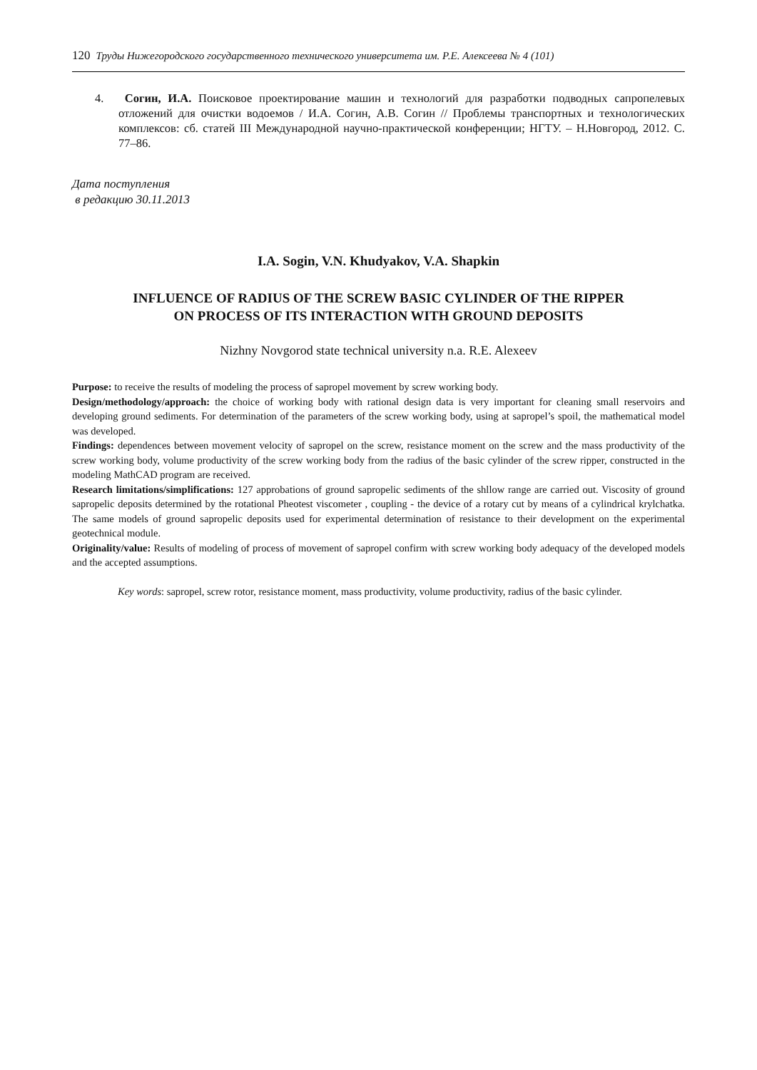120 Труды Нижегородского государственного технического университета им. Р.Е. Алексеева № 4 (101)
4. Согин, И.А. Поисковое проектирование машин и технологий для разработки подводных сапропелевых отложений для очистки водоемов / И.А. Согин, А.В. Согин // Проблемы транспортных и технологических комплексов: сб. статей III Международной научно-практической конференции; НГТУ. – Н.Новгород, 2012. С. 77–86.
Дата поступления
в редакцию 30.11.2013
I.A. Sogin, V.N. Khudyakov, V.A. Shapkin
INFLUENCE OF RADIUS OF THE SCREW BASIC CYLINDER OF THE RIPPER
ON PROCESS OF ITS INTERACTION WITH GROUND DEPOSITS
Nizhny Novgorod state technical university n.a. R.E. Alexeev
Purpose: to receive the results of modeling the process of sapropel movement by screw working body.
Design/methodology/approach: the choice of working body with rational design data is very important for cleaning small reservoirs and developing ground sediments. For determination of the parameters of the screw working body, using at sapropel’s spoil, the mathematical model was developed.
Findings: dependences between movement velocity of sapropel on the screw, resistance moment on the screw and the mass productivity of the screw working body, volume productivity of the screw working body from the radius of the basic cylinder of the screw ripper, constructed in the modeling MathCAD program are received.
Research limitations/simplifications: 127 approbations of ground sapropelic sediments of the shllow range are carried out. Viscosity of ground sapropelic deposits determined by the rotational Pheotest viscometer , coupling - the device of a rotary cut by means of a cylindrical krylchatka. The same models of ground sapropelic deposits used for experimental determination of resistance to their development on the experimental geotechnical module.
Originality/value: Results of modeling of process of movement of sapropel confirm with screw working body adequacy of the developed models and the accepted assumptions.
Key words: sapropel, screw rotor, resistance moment, mass productivity, volume productivity, radius of the basic cylinder.